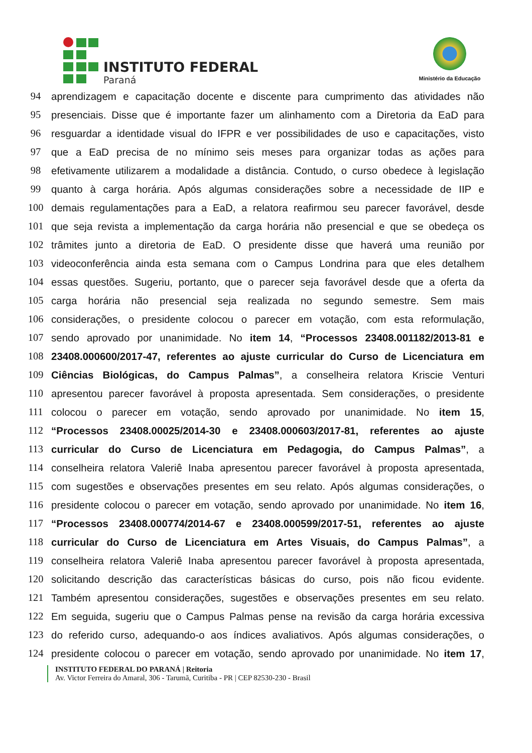INSTITUTO FEDERAL
Paraná
Ministério da Educação
94 aprendizagem e capacitação docente e discente para cumprimento das atividades não
95 presenciais. Disse que é importante fazer um alinhamento com a Diretoria da EaD para
96 resguardar a identidade visual do IFPR e ver possibilidades de uso e capacitações, visto
97 que a EaD precisa de no mínimo seis meses para organizar todas as ações para
98 efetivamente utilizarem a modalidade a distância. Contudo, o curso obedece à legislação
99 quanto à carga horária. Após algumas considerações sobre a necessidade de IIP e
100 demais regulamentações para a EaD, a relatora reafirmou seu parecer favorável, desde
101 que seja revista a implementação da carga horária não presencial e que se obedeça os
102 trâmites junto a diretoria de EaD. O presidente disse que haverá uma reunião por
103 videoconferência ainda esta semana com o Campus Londrina para que eles detalhem
104 essas questões. Sugeriu, portanto, que o parecer seja favorável desde que a oferta da
105 carga horária não presencial seja realizada no segundo semestre. Sem mais
106 considerações, o presidente colocou o parecer em votação, com esta reformulação,
107 sendo aprovado por unanimidade. No item 14, “Processos 23408.001182/2013-81 e
108 23408.000600/2017-47, referentes ao ajuste curricular do Curso de Licenciatura em
109 Ciências Biológicas, do Campus Palmas”, a conselheira relatora Kriscie Venturi
110 apresentou parecer favorável à proposta apresentada. Sem considerações, o presidente
111 colocou o parecer em votação, sendo aprovado por unanimidade. No item 15,
112 “Processos 23408.00025/2014-30 e 23408.000603/2017-81, referentes ao ajuste
113 curricular do Curso de Licenciatura em Pedagogia, do Campus Palmas”, a
114 conselheira relatora Valeriê Inaba apresentou parecer favorável à proposta apresentada,
115 com sugestões e observações presentes em seu relato. Após algumas considerações, o
116 presidente colocou o parecer em votação, sendo aprovado por unanimidade. No item 16,
117 “Processos 23408.000774/2014-67 e 23408.000599/2017-51, referentes ao ajuste
118 curricular do Curso de Licenciatura em Artes Visuais, do Campus Palmas”, a
119 conselheira relatora Valeriê Inaba apresentou parecer favorável à proposta apresentada,
120 solicitando descrição das características básicas do curso, pois não ficou evidente.
121 Também apresentou considerações, sugestões e observações presentes em seu relato.
122 Em seguida, sugeriu que o Campus Palmas pense na revisão da carga horária excessiva
123 do referido curso, adequando-o aos índices avaliativos. Após algumas considerações, o
124 presidente colocou o parecer em votação, sendo aprovado por unanimidade. No item 17,
INSTITUTO FEDERAL DO PARANÁ | Reitoria
Av. Victor Ferreira do Amaral, 306 - Tarumã, Curitiba - PR | CEP 82530-230 - Brasil